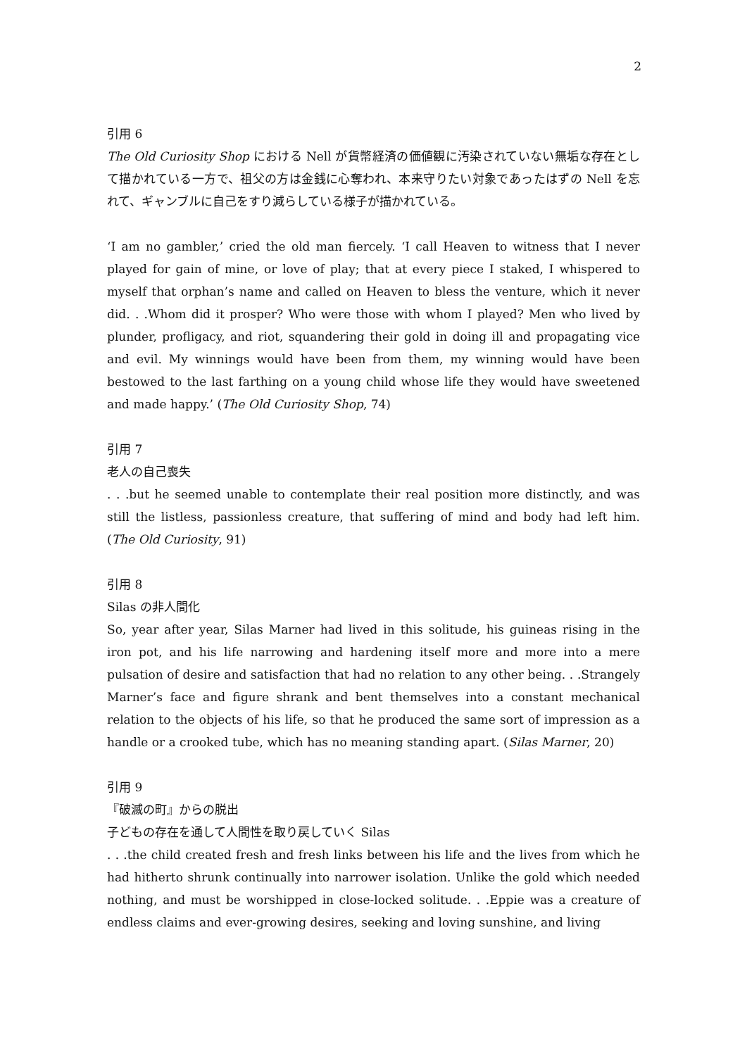2
引用 6
The Old Curiosity Shop における Nell が貨幣経済の価値観に汚染されていない無垢な存在として描かれている一方で、祖父の方は金銭に心奪われ、本来守りたい対象であったはずの Nell を忘れて、ギャンブルに自己をすり減らしている様子が描かれている。
‘I am no gambler,’ cried the old man fiercely. ‘I call Heaven to witness that I never played for gain of mine, or love of play; that at every piece I staked, I whispered to myself that orphan’s name and called on Heaven to bless the venture, which it never did. . .Whom did it prosper? Who were those with whom I played? Men who lived by plunder, profligacy, and riot, squandering their gold in doing ill and propagating vice and evil. My winnings would have been from them, my winning would have been bestowed to the last farthing on a young child whose life they would have sweetened and made happy.’ (The Old Curiosity Shop, 74)
引用 7
老人の自己喪失
. . .but he seemed unable to contemplate their real position more distinctly, and was still the listless, passionless creature, that suffering of mind and body had left him. (The Old Curiosity, 91)
引用 8
Silas の非人間化
So, year after year, Silas Marner had lived in this solitude, his guineas rising in the iron pot, and his life narrowing and hardening itself more and more into a mere pulsation of desire and satisfaction that had no relation to any other being. . .Strangely Marner’s face and figure shrank and bent themselves into a constant mechanical relation to the objects of his life, so that he produced the same sort of impression as a handle or a crooked tube, which has no meaning standing apart. (Silas Marner, 20)
引用 9
『破滅の町』からの脱出
子どもの存在を通して人間性を取り戻していく Silas
. . .the child created fresh and fresh links between his life and the lives from which he had hitherto shrunk continually into narrower isolation. Unlike the gold which needed nothing, and must be worshipped in close-locked solitude. . .Eppie was a creature of endless claims and ever-growing desires, seeking and loving sunshine, and living